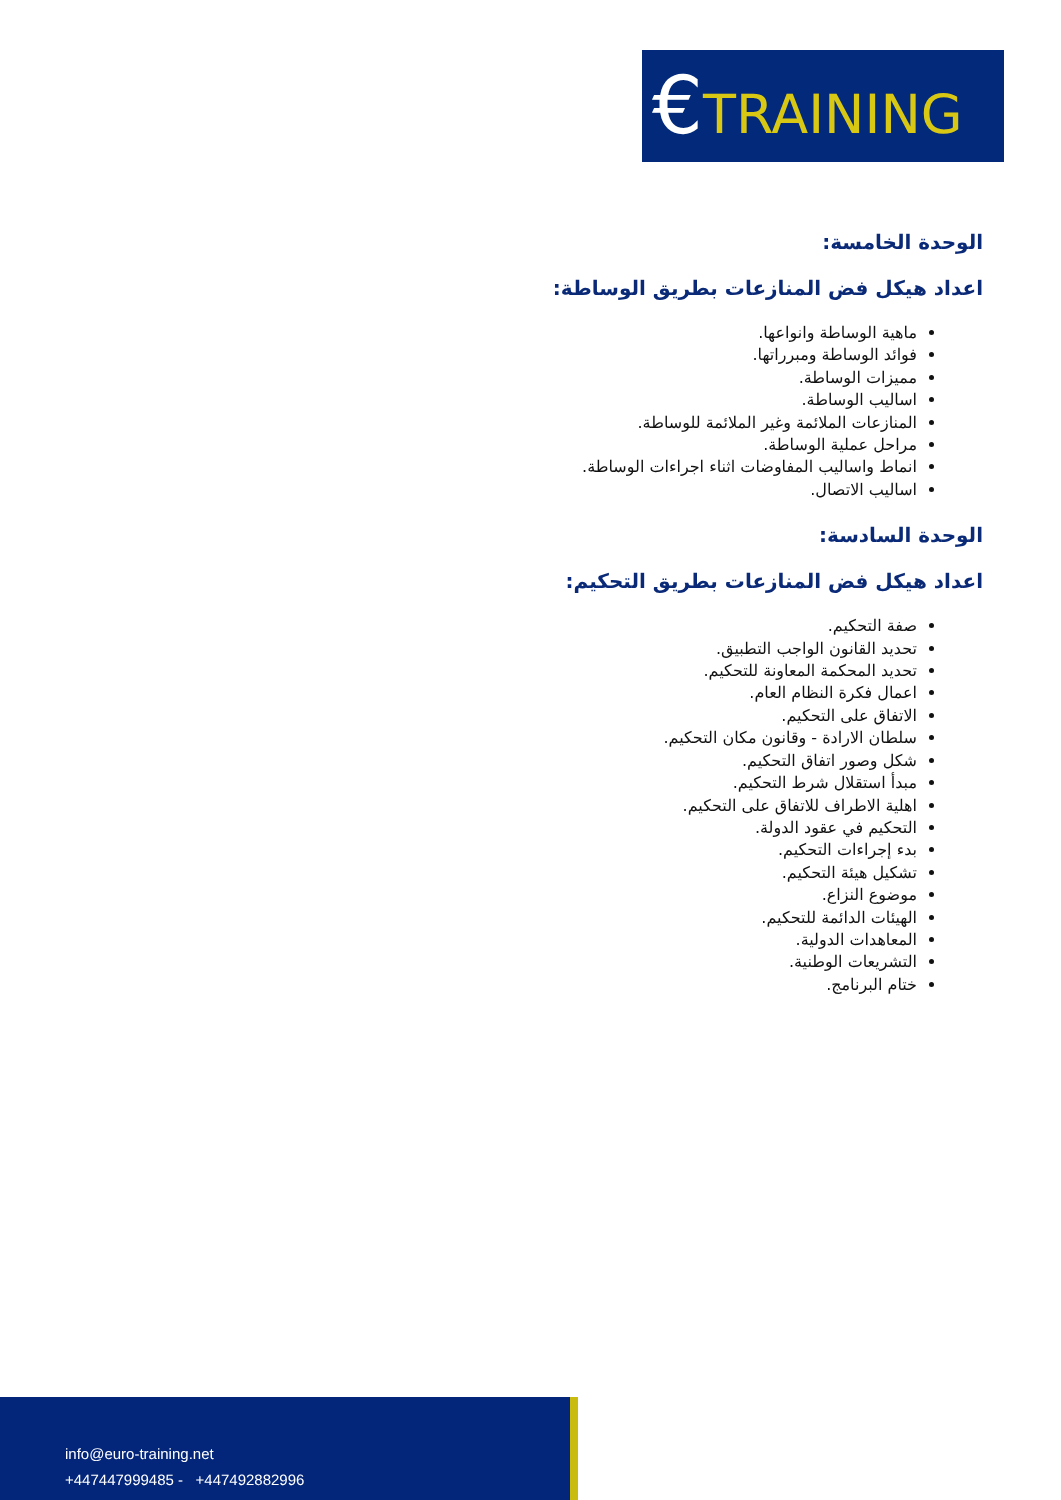€TRAINING
الوحدة الخامسة:
اعداد هيكل فض المنازعات بطريق الوساطة:
ماهية الوساطة وانواعها.
فوائد الوساطة ومبرراتها.
مميزات الوساطة.
اساليب الوساطة.
المنازعات الملائمة وغير الملائمة للوساطة.
مراحل عملية الوساطة.
انماط واساليب المفاوضات اثناء اجراءات الوساطة.
اساليب الاتصال.
الوحدة السادسة:
اعداد هيكل فض المنازعات بطريق التحكيم:
صفة التحكيم.
تحديد القانون الواجب التطبيق.
تحديد المحكمة المعاونة للتحكيم.
اعمال فكرة النظام العام.
الاتفاق على التحكيم.
سلطان الارادة - وقانون مكان التحكيم.
شكل وصور اتفاق التحكيم.
مبدأ استقلال شرط التحكيم.
اهلية الاطراف للاتفاق على التحكيم.
التحكيم في عقود الدولة.
بدء إجراءات التحكيم.
تشكيل هيئة التحكيم.
موضوع النزاع.
الهيئات الدائمة للتحكيم.
المعاهدات الدولية.
التشريعات الوطنية.
ختام البرنامج.
info@euro-training.net
+447447999485 - +447492882996